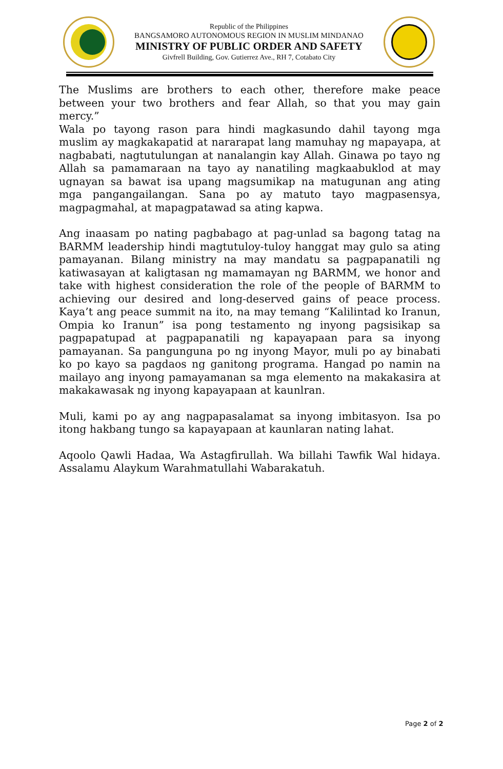Republic of the Philippines
BANGSAMORO AUTONOMOUS REGION IN MUSLIM MINDANAO
MINISTRY OF PUBLIC ORDER AND SAFETY
Givfrell Building, Gov. Gutierrez Ave., RH 7, Cotabato City
The Muslims are brothers to each other, therefore make peace between your two brothers and fear Allah, so that you may gain mercy.”
Wala po tayong rason para hindi magkasundo dahil tayong mga muslim ay magkakapatid at nararapat lang mamuhay ng mapayapa, at nagbabati, nagtutulungan at nanalangin kay Allah. Ginawa po tayo ng Allah sa pamamaraan na tayo ay nanatiling magkaabuklod at may ugnayan sa bawat isa upang magsumikap na matugunan ang ating mga pangangailangan. Sana po ay matuto tayo magpasensya, magpagmahal, at mapagpatawad sa ating kapwa.
Ang inaasam po nating pagbabago at pag-unlad sa bagong tatag na BARMM leadership hindi magtutuloy-tuloy hanggat may gulo sa ating pamayanan. Bilang ministry na may mandatu sa pagpapanatili ng katiwasayan at kaligtasan ng mamamayan ng BARMM, we honor and take with highest consideration the role of the people of BARMM to achieving our desired and long-deserved gains of peace process. Kaya’t ang peace summit na ito, na may temang “Kalilintad ko Iranun, Ompia ko Iranun” isa pong testamento ng inyong pagsisikap sa pagpapatupad at pagpapanatili ng kapayapaan para sa inyong pamayanan. Sa pangunguna po ng inyong Mayor, muli po ay binabati ko po kayo sa pagdaos ng ganitong programa. Hangad po namin na mailayo ang inyong pamayamanan sa mga elemento na makakasira at makakawasak ng inyong kapayapaan at kaunlran.
Muli, kami po ay ang nagpapasalamat sa inyong imbitasyon. Isa po itong hakbang tungo sa kapayapaan at kaunlaran nating lahat.
Aqoolo Qawli Hadaa, Wa Astagfirullah. Wa billahi Tawfik Wal hidaya. Assalamu Alaykum Warahmatullahi Wabarakatuh.
Page 2 of 2